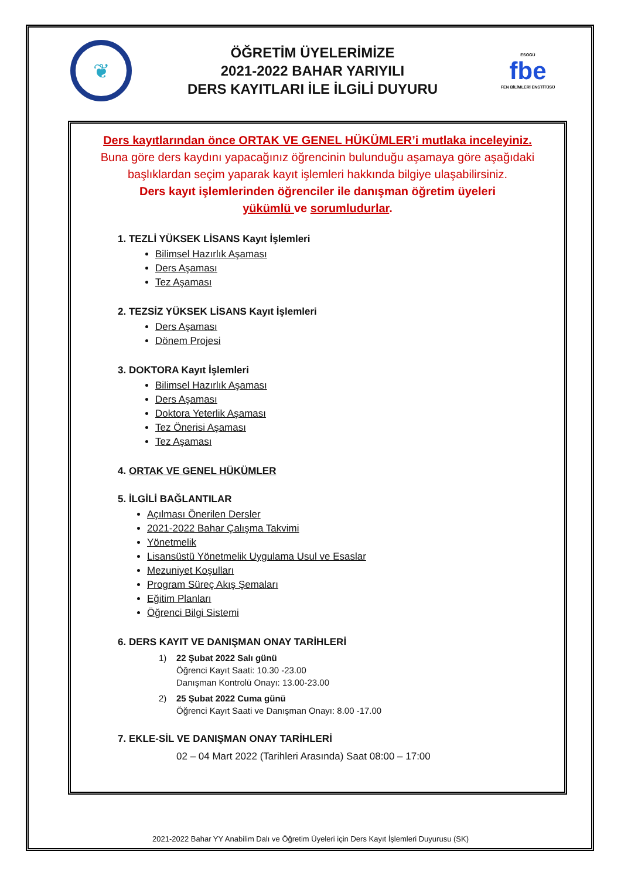❦
ÖĞRETİM ÜYELERİMİZE
2021-2022 BAHAR YARIYILI
DERS KAYITLARI İLE İLGİLİ DUYURU
ESOGÜ
fbe
FEN BİLİMLERİ ENSTİTÜSÜ
Ders kayıtlarından önce ORTAK VE GENEL HÜKÜMLER’i mutlaka inceleyiniz.
Buna göre ders kaydını yapacağınız öğrencinin bulunduğu aşamaya göre aşağıdaki
başlıklardan seçim yaparak kayıt işlemleri hakkında bilgiye ulaşabilirsiniz.
Ders kayıt işlemlerinden öğrenciler ile danışman öğretim üyeleri
yükümlü ve sorumludurlar.
1. TEZLİ YÜKSEK LİSANS Kayıt İşlemleri
Bilimsel Hazırlık Aşaması
Ders Aşaması
Tez Aşaması
2. TEZSİZ YÜKSEK LİSANS Kayıt İşlemleri
Ders Aşaması
Dönem Projesi
3. DOKTORA Kayıt İşlemleri
Bilimsel Hazırlık Aşaması
Ders Aşaması
Doktora Yeterlik Aşaması
Tez Önerisi Aşaması
Tez Aşaması
4. ORTAK VE GENEL HÜKÜMLER
5. İLGİLİ BAĞLANTILAR
Açılması Önerilen Dersler
2021-2022 Bahar Çalışma Takvimi
Yönetmelik
Lisansüstü Yönetmelik Uygulama Usul ve Esaslar
Mezuniyet Koşulları
Program Süreç Akış Şemaları
Eğitim Planları
Öğrenci Bilgi Sistemi
6. DERS KAYIT VE DANIŞMAN ONAY TARİHLERİ
1) 22 Şubat 2022 Salı günü
Öğrenci Kayıt Saati: 10.30 -23.00
Danışman Kontrolü Onayı: 13.00-23.00
2) 25 Şubat 2022 Cuma günü
Öğrenci Kayıt Saati ve Danışman Onayı: 8.00 -17.00
7. EKLE-SİL VE DANIŞMAN ONAY TARİHLERİ
02 – 04 Mart 2022 (Tarihleri Arasında) Saat 08:00 – 17:00
2021-2022 Bahar YY Anabilim Dalı ve Öğretim Üyeleri için Ders Kayıt İşlemleri Duyurusu (SK)